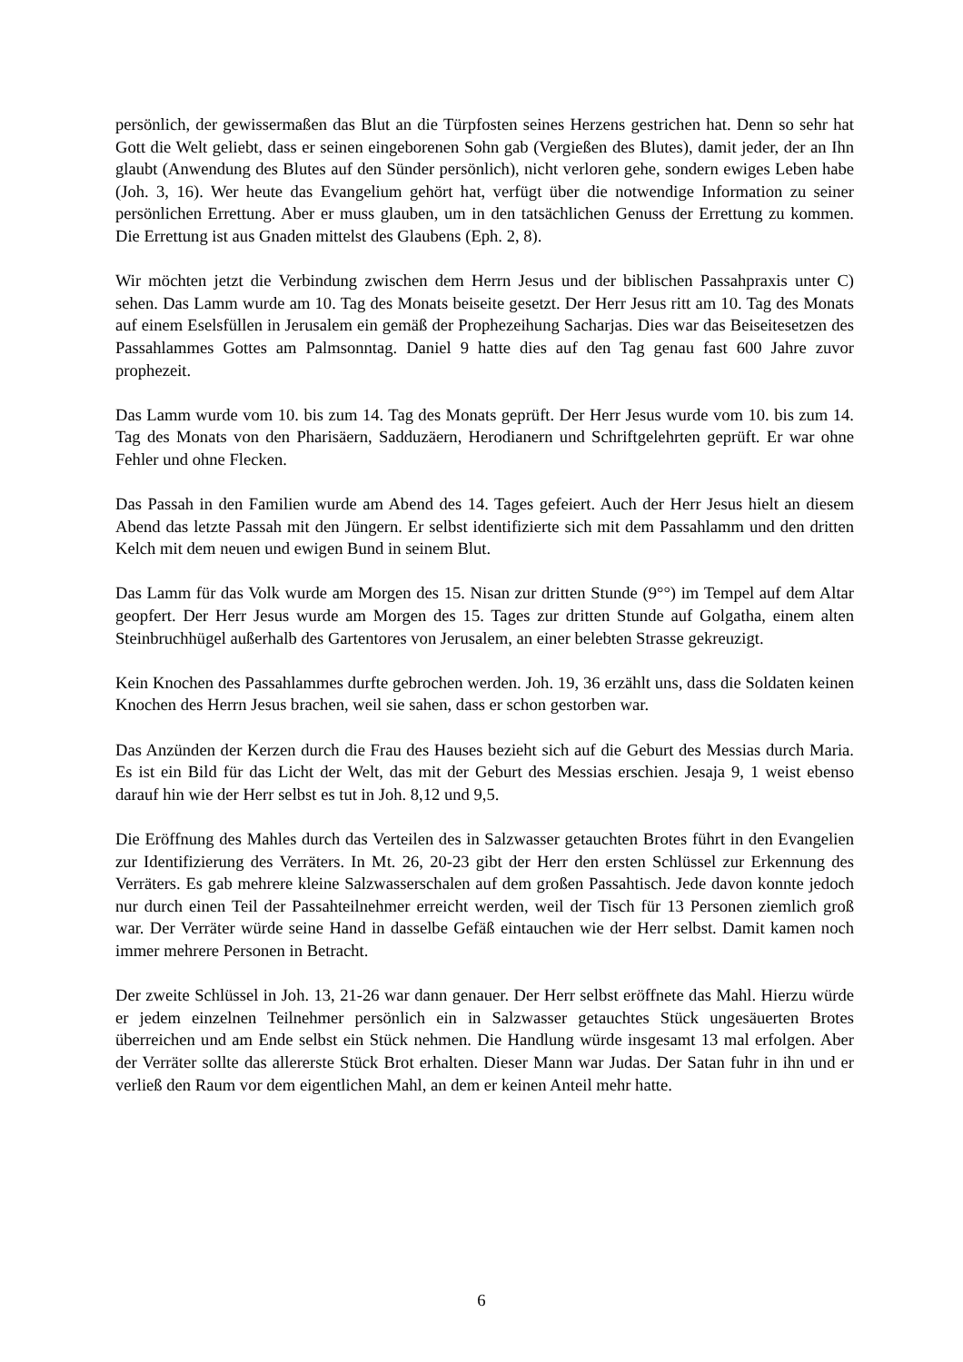persönlich, der gewissermaßen das Blut an die Türpfosten seines Herzens gestrichen hat. Denn so sehr hat Gott die Welt geliebt, dass er seinen eingeborenen Sohn gab (Vergießen des Blutes), damit jeder, der an Ihn glaubt (Anwendung des Blutes auf den Sünder persönlich), nicht verloren gehe, sondern ewiges Leben habe (Joh. 3, 16). Wer heute das Evangelium gehört hat, verfügt über die notwendige Information zu seiner persönlichen Errettung. Aber er muss glauben, um in den tatsächlichen Genuss der Errettung zu kommen. Die Errettung ist aus Gnaden mittelst des Glaubens (Eph. 2, 8).
Wir möchten jetzt die Verbindung zwischen dem Herrn Jesus und der biblischen Passahpraxis unter C) sehen. Das Lamm wurde am 10. Tag des Monats beiseite gesetzt. Der Herr Jesus ritt am 10. Tag des Monats auf einem Eselsfüllen in Jerusalem ein gemäß der Prophezeihung Sacharjas. Dies war das Beiseitesetzen des Passahlammes Gottes am Palmsonntag. Daniel 9 hatte dies auf den Tag genau fast 600 Jahre zuvor prophezeit.
Das Lamm wurde vom 10. bis zum 14. Tag des Monats geprüft. Der Herr Jesus wurde vom 10. bis zum 14. Tag des Monats von den Pharisäern, Sadduzäern, Herodianern und Schriftgelehrten geprüft. Er war ohne Fehler und ohne Flecken.
Das Passah in den Familien wurde am Abend des 14. Tages gefeiert. Auch der Herr Jesus hielt an diesem Abend das letzte Passah mit den Jüngern. Er selbst identifizierte sich mit dem Passahlamm und den dritten Kelch mit dem neuen und ewigen Bund in seinem Blut.
Das Lamm für das Volk wurde am Morgen des 15. Nisan zur dritten Stunde (9°°) im Tempel auf dem Altar geopfert. Der Herr Jesus wurde am Morgen des 15. Tages zur dritten Stunde auf Golgatha, einem alten Steinbruchhügel außerhalb des Gartentores von Jerusalem, an einer belebten Strasse gekreuzigt.
Kein Knochen des Passahlammes durfte gebrochen werden. Joh. 19, 36 erzählt uns, dass die Soldaten keinen Knochen des Herrn Jesus brachen, weil sie sahen, dass er schon gestorben war.
Das Anzünden der Kerzen durch die Frau des Hauses bezieht sich auf die Geburt des Messias durch Maria. Es ist ein Bild für das Licht der Welt, das mit der Geburt des Messias erschien. Jesaja 9, 1 weist ebenso darauf hin wie der Herr selbst es tut in Joh. 8,12 und 9,5.
Die Eröffnung des Mahles durch das Verteilen des in Salzwasser getauchten Brotes führt in den Evangelien zur Identifizierung des Verräters. In Mt. 26, 20-23 gibt der Herr den ersten Schlüssel zur Erkennung des Verräters. Es gab mehrere kleine Salzwasserschalen auf dem großen Passahtisch. Jede davon konnte jedoch nur durch einen Teil der Passahteilnehmer erreicht werden, weil der Tisch für 13 Personen ziemlich groß war. Der Verräter würde seine Hand in dasselbe Gefäß eintauchen wie der Herr selbst. Damit kamen noch immer mehrere Personen in Betracht.
Der zweite Schlüssel in Joh. 13, 21-26 war dann genauer. Der Herr selbst eröffnete das Mahl. Hierzu würde er jedem einzelnen Teilnehmer persönlich ein in Salzwasser getauchtes Stück ungesäuerten Brotes überreichen und am Ende selbst ein Stück nehmen. Die Handlung würde insgesamt 13 mal erfolgen. Aber der Verräter sollte das allererste Stück Brot erhalten. Dieser Mann war Judas. Der Satan fuhr in ihn und er verließ den Raum vor dem eigentlichen Mahl, an dem er keinen Anteil mehr hatte.
6